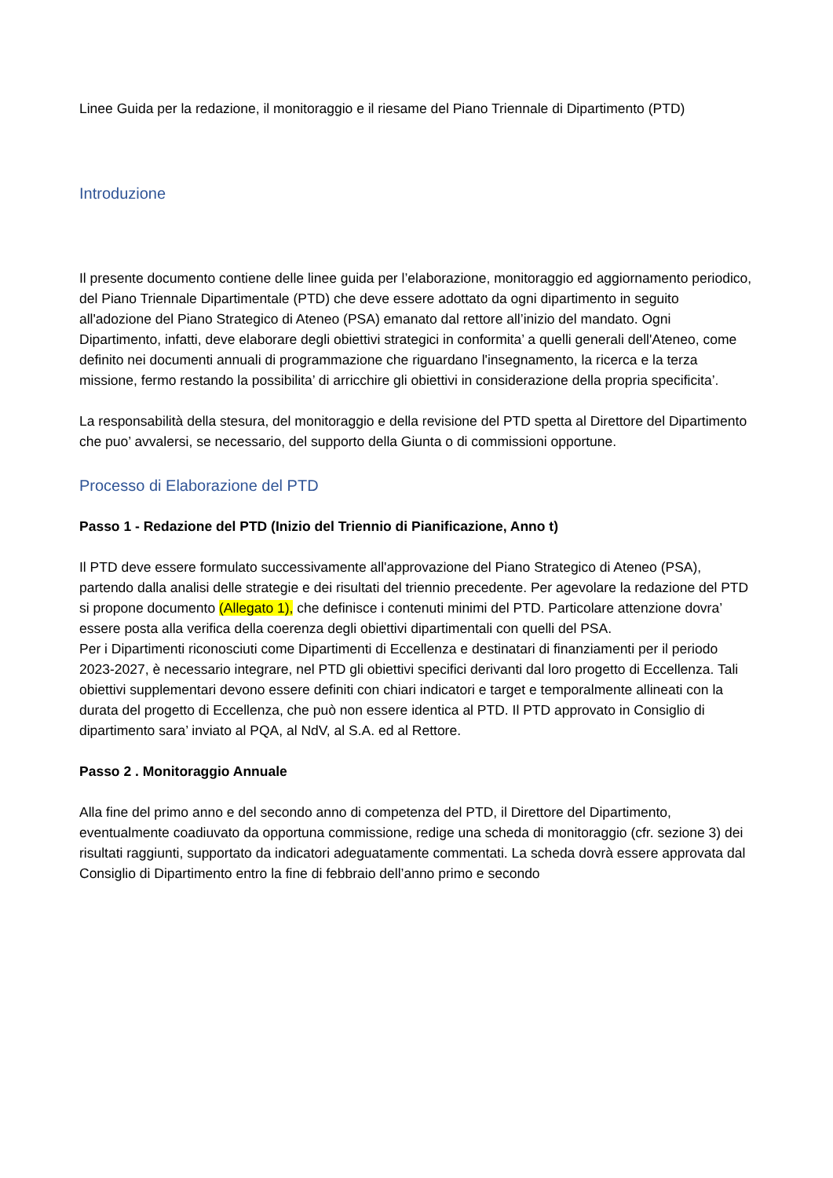Linee Guida per la redazione, il monitoraggio e il riesame del Piano Triennale di Dipartimento (PTD)
Introduzione
Il presente documento contiene delle linee guida per l’elaborazione, monitoraggio ed aggiornamento periodico, del Piano Triennale Dipartimentale (PTD) che deve essere adottato da ogni dipartimento in seguito all'adozione del Piano Strategico di Ateneo (PSA) emanato dal rettore all’inizio del mandato. Ogni Dipartimento, infatti, deve elaborare degli obiettivi strategici in conformita’ a quelli generali dell'Ateneo, come definito nei documenti annuali di programmazione che riguardano l'insegnamento, la ricerca e la terza missione, fermo restando la possibilita’ di arricchire gli obiettivi in considerazione della propria specificita’.
La responsabilità della stesura, del monitoraggio e della revisione del PTD spetta al Direttore del Dipartimento che puo’ avvalersi, se necessario, del supporto della Giunta o di commissioni opportune.
Processo di Elaborazione del PTD
Passo 1 - Redazione del PTD (Inizio del Triennio di Pianificazione, Anno t)
Il PTD deve essere formulato successivamente all'approvazione del Piano Strategico di Ateneo (PSA), partendo dalla analisi delle strategie e dei risultati del triennio precedente. Per agevolare la redazione del PTD si propone documento (Allegato 1), che definisce i contenuti minimi del PTD. Particolare attenzione dovra’ essere posta alla verifica della coerenza degli obiettivi dipartimentali con quelli del PSA.
Per i Dipartimenti riconosciuti come Dipartimenti di Eccellenza e destinatari di finanziamenti per il periodo 2023-2027, è necessario integrare, nel PTD gli obiettivi specifici derivanti dal loro progetto di Eccellenza. Tali obiettivi supplementari devono essere definiti con chiari indicatori e target e temporalmente allineati con la durata del progetto di Eccellenza, che può non essere identica al PTD. Il PTD approvato in Consiglio di dipartimento sara’ inviato al PQA, al NdV, al S.A. ed al Rettore.
Passo 2 . Monitoraggio Annuale
Alla fine del primo anno e del secondo anno di competenza del PTD, il Direttore del Dipartimento, eventualmente coadiuvato da opportuna commissione, redige una scheda di monitoraggio (cfr. sezione 3) dei risultati raggiunti, supportato da indicatori adeguatamente commentati. La scheda dovrà essere approvata dal Consiglio di Dipartimento entro la fine di febbraio dell’anno primo e secondo